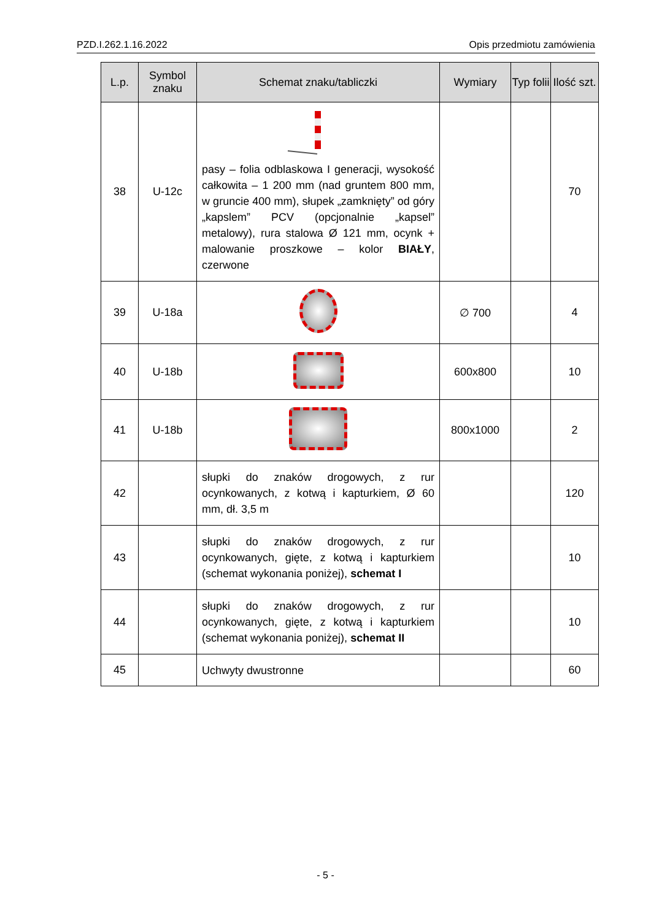PZD.I.262.1.16.2022 Opis przedmiotu zamówienia
| L.p. | Symbol znaku | Schemat znaku/tabliczki | Wymiary | Typ folii | Ilość szt. |
| --- | --- | --- | --- | --- | --- |
| 38 | U-12c | pasy – folia odblaskowa I generacji, wysokość całkowita – 1 200 mm (nad gruntem 800 mm, w gruncie 400 mm), słupek „zamknięty” od góry „kapslem” PCV (opcjonalnie „kapsel” metalowy), rura stalowa Ø 121 mm, ocynk + malowanie proszkowe – kolor BIAŁY , czerwone | | | 70 |
| 39 | U-18a | | ∅ 700 | | 4 |
| 40 | U-18b | | 600x800 | | 10 |
| 41 | U-18b | | 800x1000 | | 2 |
| 42 | | słupki do znaków drogowych, z rur ocynkowanych, z kotwą i kapturkiem, Ø 60 mm, dł. 3,5 m | | | 120 |
| 43 | | słupki do znaków drogowych, z rur ocynkowanych, gięte, z kotwą i kapturkiem (schemat wykonania poniżej), schemat I | | | 10 |
| 44 | | słupki do znaków drogowych, z rur ocynkowanych, gięte, z kotwą i kapturkiem (schemat wykonania poniżej), schemat II | | | 10 |
| 45 | | Uchwyty dwustronne | | | 60 |
- 5 -